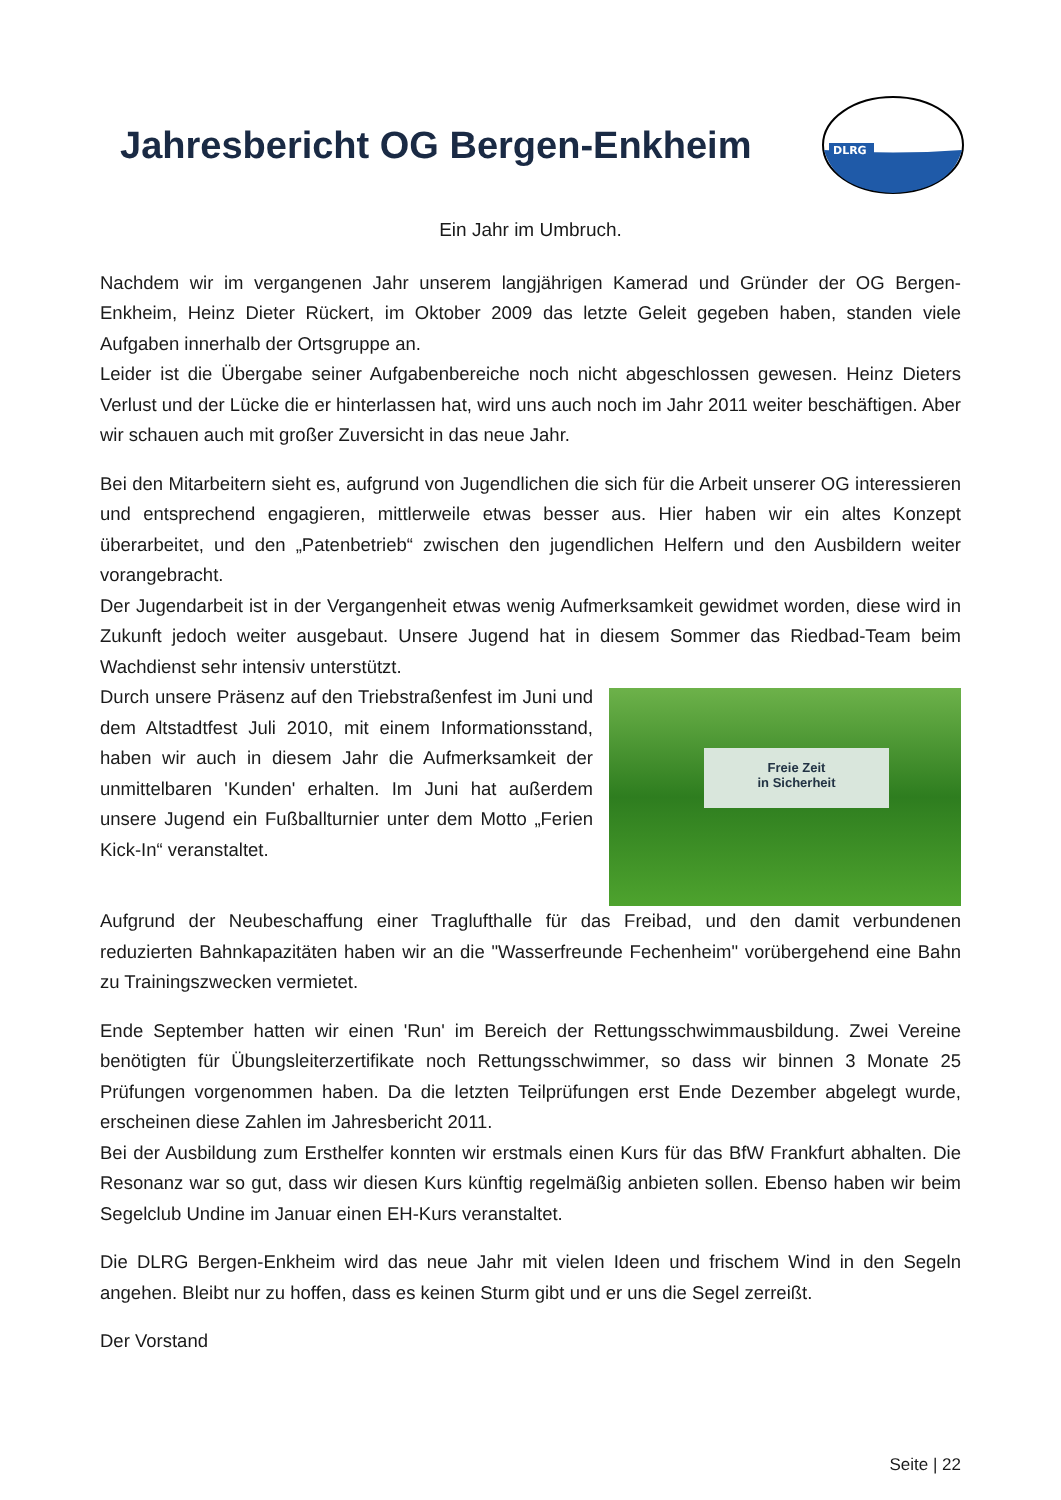Jahresbericht OG Bergen-Enkheim
DLRG
Ein Jahr im Umbruch.
Nachdem wir im vergangenen Jahr unserem langjährigen Kamerad und Gründer der OG Bergen-Enkheim, Heinz Dieter Rückert, im Oktober 2009 das letzte Geleit gegeben haben, standen viele Aufgaben innerhalb der Ortsgruppe an.
Leider ist die Übergabe seiner Aufgabenbereiche noch nicht abgeschlossen gewesen. Heinz Dieters Verlust und der Lücke die er hinterlassen hat, wird uns auch noch im Jahr 2011 weiter beschäftigen. Aber wir schauen auch mit großer Zuversicht in das neue Jahr.
Bei den Mitarbeitern sieht es, aufgrund von Jugendlichen die sich für die Arbeit unserer OG interessieren und entsprechend engagieren, mittlerweile etwas besser aus. Hier haben wir ein altes Konzept überarbeitet, und den „Patenbetrieb“ zwischen den jugendlichen Helfern und den Ausbildern weiter vorangebracht.
Der Jugendarbeit ist in der Vergangenheit etwas wenig Aufmerksamkeit gewidmet worden, diese wird in Zukunft jedoch weiter ausgebaut. Unsere Jugend hat in diesem Sommer das Riedbad-Team beim Wachdienst sehr intensiv unterstützt.
Durch unsere Präsenz auf den Triebstraßenfest im Juni und dem Altstadtfest Juli 2010, mit einem Informationsstand, haben wir auch in diesem Jahr die Aufmerksamkeit der unmittelbaren 'Kunden' erhalten. Im Juni hat außerdem unsere Jugend ein Fußballturnier unter dem Motto „Ferien Kick-In“ veranstaltet.
Freie Zeit
in Sicherheit
Aufgrund der Neubeschaffung einer Traglufthalle für das Freibad, und den damit verbundenen reduzierten Bahnkapazitäten haben wir an die "Wasserfreunde Fechenheim" vorübergehend eine Bahn zu Trainingszwecken vermietet.
Ende September hatten wir einen 'Run' im Bereich der Rettungsschwimmausbildung. Zwei Vereine benötigten für Übungsleiterzertifikate noch Rettungsschwimmer, so dass wir binnen 3 Monate 25 Prüfungen vorgenommen haben. Da die letzten Teilprüfungen erst Ende Dezember abgelegt wurde, erscheinen diese Zahlen im Jahresbericht 2011.
Bei der Ausbildung zum Ersthelfer konnten wir erstmals einen Kurs für das BfW Frankfurt abhalten. Die Resonanz war so gut, dass wir diesen Kurs künftig regelmäßig anbieten sollen. Ebenso haben wir beim Segelclub Undine im Januar einen EH-Kurs veranstaltet.
Die DLRG Bergen-Enkheim wird das neue Jahr mit vielen Ideen und frischem Wind in den Segeln angehen. Bleibt nur zu hoffen, dass es keinen Sturm gibt und er uns die Segel zerreißt.
Der Vorstand
Seite | 22